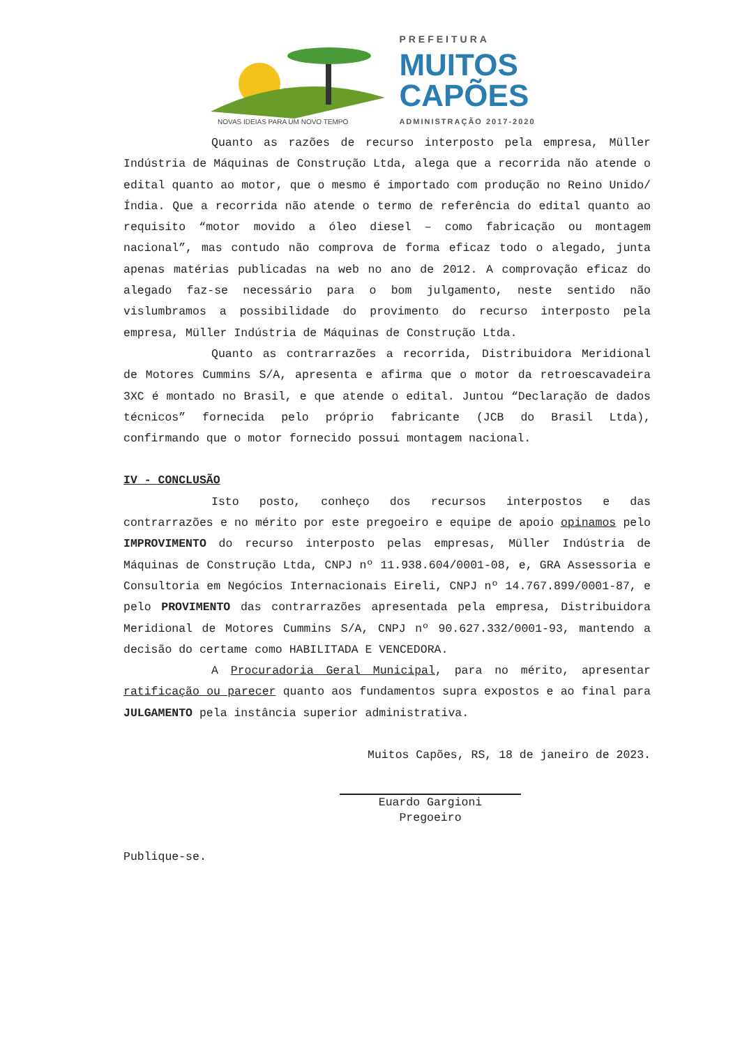NOVAS IDEIAS PARA UM NOVO TEMPO
PREFEITURA
MUITOS
CAPÕES
ADMINISTRAÇÃO 2017-2020
Quanto as razões de recurso interposto pela empresa, Müller Indústria de Máquinas de Construção Ltda, alega que a recorrida não atende o edital quanto ao motor, que o mesmo é importado com produção no Reino Unido/Índia. Que a recorrida não atende o termo de referência do edital quanto ao requisito “motor movido a óleo diesel – como fabricação ou montagem nacional”, mas contudo não comprova de forma eficaz todo o alegado, junta apenas matérias publicadas na web no ano de 2012. A comprovação eficaz do alegado faz-se necessário para o bom julgamento, neste sentido não vislumbramos a possibilidade do provimento do recurso interposto pela empresa, Müller Indústria de Máquinas de Construção Ltda.
Quanto as contrarrazões a recorrida, Distribuidora Meridional de Motores Cummins S/A, apresenta e afirma que o motor da retroescavadeira 3XC é montado no Brasil, e que atende o edital. Juntou “Declaração de dados técnicos” fornecida pelo próprio fabricante (JCB do Brasil Ltda), confirmando que o motor fornecido possui montagem nacional.
IV - CONCLUSÃO
Isto posto, conheço dos recursos interpostos e das contrarrazões e no mérito por este pregoeiro e equipe de apoio opinamos pelo IMPROVIMENTO do recurso interposto pelas empresas, Müller Indústria de Máquinas de Construção Ltda, CNPJ nº 11.938.604/0001-08, e, GRA Assessoria e Consultoria em Negócios Internacionais Eireli, CNPJ nº 14.767.899/0001-87, e pelo PROVIMENTO das contrarrazões apresentada pela empresa, Distribuidora Meridional de Motores Cummins S/A, CNPJ nº 90.627.332/0001-93, mantendo a decisão do certame como HABILITADA E VENCEDORA.
A Procuradoria Geral Municipal, para no mérito, apresentar ratificação ou parecer quanto aos fundamentos supra expostos e ao final para JULGAMENTO pela instância superior administrativa.
Muitos Capões, RS, 18 de janeiro de 2023.
Euardo Gargioni
Pregoeiro
Publique-se.